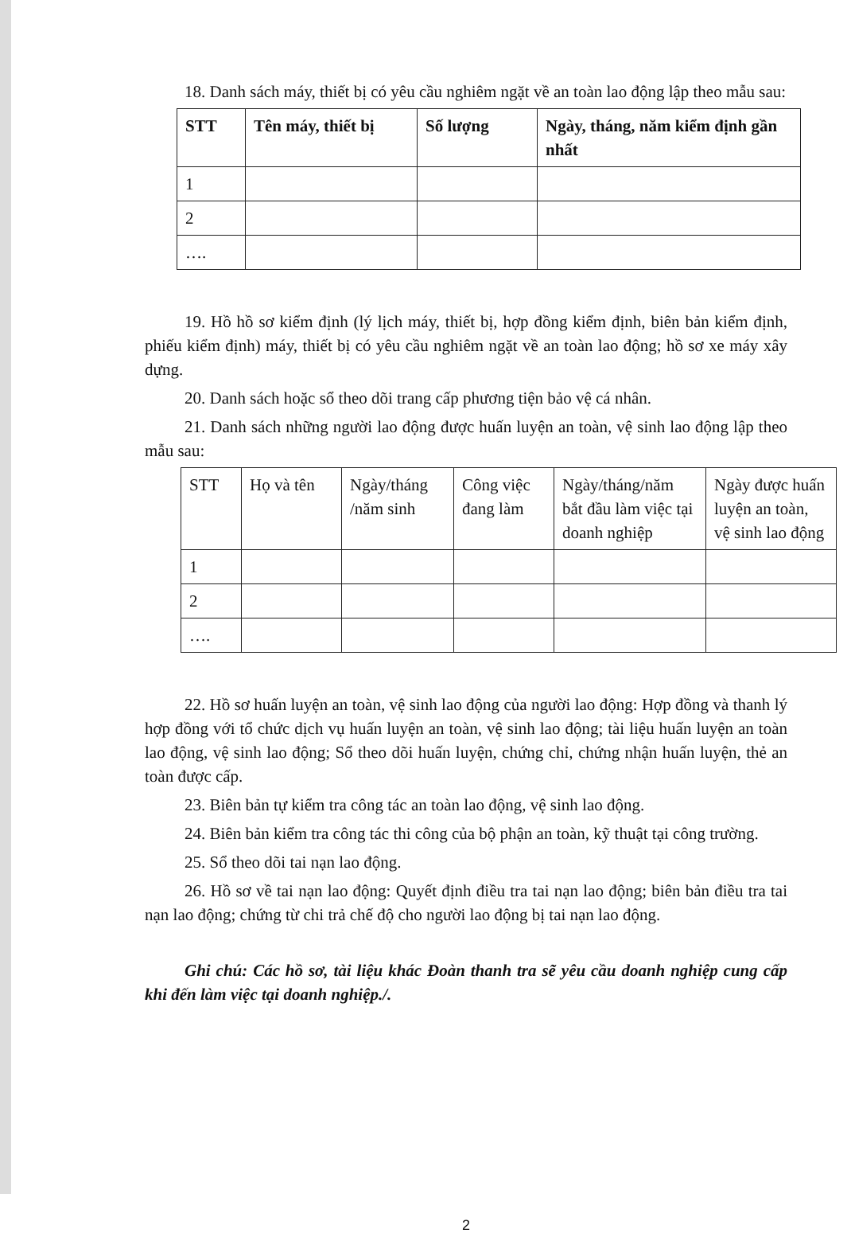18. Danh sách máy, thiết bị có yêu cầu nghiêm ngặt về an toàn lao động lập theo mẫu sau:
| STT | Tên máy, thiết bị | Số lượng | Ngày, tháng, năm kiểm định gần nhất |
| --- | --- | --- | --- |
| 1 | | | |
| 2 | | | |
| …. | | | |
19. Hồ hồ sơ kiểm định (lý lịch máy, thiết bị, hợp đồng kiểm định, biên bản kiểm định, phiếu kiểm định) máy, thiết bị có yêu cầu nghiêm ngặt về an toàn lao động; hồ sơ xe máy xây dựng.
20. Danh sách hoặc sổ theo dõi trang cấp phương tiện bảo vệ cá nhân.
21. Danh sách những người lao động được huấn luyện an toàn, vệ sinh lao động lập theo mẫu sau:
| STT | Họ và tên | Ngày/tháng /năm sinh | Công việc đang làm | Ngày/tháng/năm bắt đầu làm việc tại doanh nghiệp | Ngày được huấn luyện an toàn, vệ sinh lao động |
| --- | --- | --- | --- | --- | --- |
| 1 | | | | | |
| 2 | | | | | |
| …. | | | | | |
22. Hồ sơ huấn luyện an toàn, vệ sinh lao động của người lao động: Hợp đồng và thanh lý hợp đồng với tổ chức dịch vụ huấn luyện an toàn, vệ sinh lao động; tài liệu huấn luyện an toàn lao động, vệ sinh lao động; Sổ theo dõi huấn luyện, chứng chỉ, chứng nhận huấn luyện, thẻ an toàn được cấp.
23. Biên bản tự kiểm tra công tác an toàn lao động, vệ sinh lao động.
24. Biên bản kiểm tra công tác thi công của bộ phận an toàn, kỹ thuật tại công trường.
25. Sổ theo dõi tai nạn lao động.
26. Hồ sơ về tai nạn lao động: Quyết định điều tra tai nạn lao động; biên bản điều tra tai nạn lao động; chứng từ chi trả chế độ cho người lao động bị tai nạn lao động.
Ghi chú: Các hồ sơ, tài liệu khác Đoàn thanh tra sẽ yêu cầu doanh nghiệp cung cấp khi đến làm việc tại doanh nghiệp./.
2